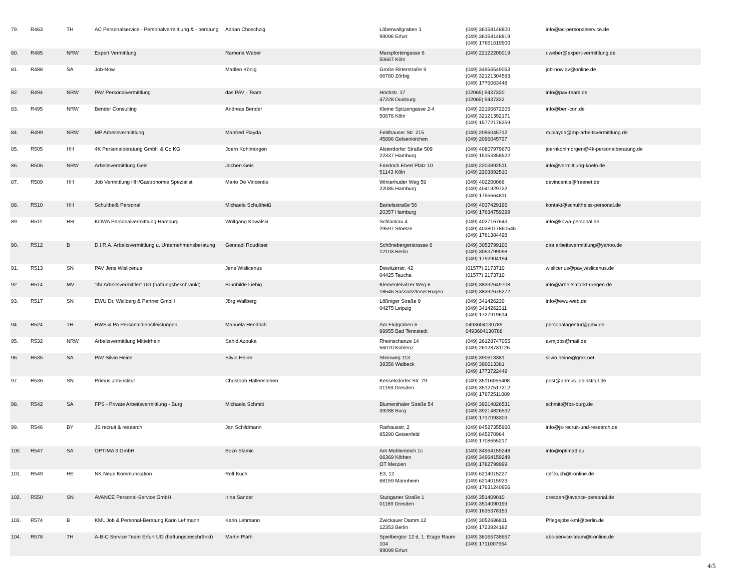| 79. | R463 | TH | AC Personalservice - Personalvermittlung & - beratung | Adrian Choschzig | Löberwallgraben 1 99096 Erfurt | (049) 36154148800 (049) 36154148819 (049) 17651619900 | info@ac-personalservice.de |
| 80. | R485 | NRW | Expert Vermittlung | Ramona Weber | Marspfortengasse 6 50667 Köln | (049) 22122209019 | r.weber@expert-vermittlung.de |
| 81. | R488 | SA | Job-Now | Madlen König | Große Ritterstraße 9 06780 Zörbig | (049) 34956549053 (049) 32121304583 (049) 1776063448 | job-now.av@online.de |
| 82. | R494 | NRW | PAV Personalvermittlung | das PAV - Team | Hochstr. 17 47228 Duisburg | (02065) 9437320 (02065) 9437322 | info@pav-team.de |
| 83. | R495 | NRW | Bender Consulting | Andreas Bender | Kleine Spitzengasse 2-4 50676 Köln | (049) 22196672205 (049) 32121392171 (049) 15772178259 | info@ben-con.de |
| 84. | R499 | NRW | MP Arbeitsvermittlung | Manfred Piayda | Feldhauser Str. 215 45896 Gelsenkirchen | (049) 2096045712 (049) 2096045727 | m.piayda@mp-arbeitsvermittlung.de |
| 85. | R505 | HH | 4K Personalberatung GmbH & Co KG | Joern Kohlmorgen | Alsterdorfer Straße 509 22337 Hamburg | (049) 40807979670 (049) 15153358522 | joernkohlmorgen@4k-personalberatung.de |
| 86. | R506 | NRW | Arbeitsvermittlung Geis | Jochen Geis | Friedrich Ebert Platz 10 51143 Köln | (049) 2203892511 (049) 2203892510 | info@vermittlung-koeln.de |
| 87. | R509 | HH | Job Vermittlung HH/Gastronomie Spezialist | Mario De Vincentis | Winterhuder Weg 59 22085 Hamburg | (049) 402200066 (049) 4041929722 (049) 1755664811 | devincentis@freenet.de |
| 88. | R510 | HH | Schultheiß Personal | Michaela Schultheiß | Bartelsstraße 56 20357 Hamburg | (049) 4037429196 (049) 17634759299 | kontakt@schultheiss-personal.de |
| 89. | R511 | HH | KOWA Personalvermittlung Hamburg | Wolfgang Kowalski | Schlankau 4 29597 Stoetze | (049) 4027167643 (049) 4038017860545 (049) 1781384498 | info@kowa-personal.de |
| 90. | R512 | B | D.I.R.A. Arbeitsvermittlung u. Unternehmensberatung | Gennadi Rouditser | Schönebergerstrasse 6 12103 Berlin | (049) 3053799100 (049) 3053799098 (049) 1792904194 | dira.arbeitsvermittlung@yahoo.de |
| 91. | R513 | SN | PAV Jens Wislicenus | Jens Wislicenus | Dewitzerstr. 42 04425 Taucha | (01577) 2173710 (01577) 2173710 | wislicenus@pavjwislicenus.de |
| 92. | R514 | MV | "Ihr Arbeitsvermittler" UG (haftungsbeschränkt) | Brunhilde Liebig | Klementelvitzer Weg 6 18546 Sassnitz/Insel Rügen | (049) 38392649708 (049) 38392675272 | info@arbeitsmarkt-ruegen.de |
| 93. | R517 | SN | EWU Dr. Wallberg & Partner GmbH | Jörg Wallberg | Lößniger Straße 9 04275 Leipzig | (049) 341426230 (049) 3414262311 (049) 1727919614 | info@ewu-web.de |
| 94. | R524 | TH | HWS & PA Personaldienstleistungen | Manuela Hendrich | Am Flutgraben 6 99955 Bad Tennstedt | 0493604130789 0493604130788 | personalagentur@gmx.de |
| 95. | R532 | NRW | Arbeitsvermittlung Mittelrhein | Sahid Azouka | Rheinschanze 14 56070 Koblenz | (049) 26128747055 (049) 26128731126 | avmjobs@mail.de |
| 96. | R535 | SA | PAV Silvio Heine | Silvio Heine | Steinweg 113 39356 Walbeck | (049) 390613381 (049) 390613381 (049) 1773722449 | silvio.heine@gmx.net |
| 97. | R536 | SN | Primus Jobinstitut | Christoph Hallensleben | Kesselsdorfer Str. 79 01159 Dresden | (049) 35116055408 (049) 35127517312 (049) 17672511089 | post@primus-jobinstitut.de |
| 98. | R542 | SA | FPS - Private Arbeitsvermittlung - Burg | Michaela Schmitt | Blumenthaler Straße 54 39288 Burg | (049) 39214826531 (049) 39214826532 (049) 1717093303 | schmitt@fps-burg.de |
| 99. | R546 | BY | JS recruit & research | Jan Schildmann | Rathausstr. 2 85290 Geisenfeld | (049) 84527355960 (049) 845270984 (049) 1708655217 | info@js-recruit-und-research.de |
| 100. | R547 | SA | OPTIMA 3 GmbH | Bozo Slamic | Am Mühlenteich 1c 06369 Köthen OT Merzien | (049) 34964159248 (049) 34964159249 (049) 1782799999 | info@optima3.eu |
| 101. | R549 | HE | NK Neue Kommunikation | Rolf Kuch | E3, 12 68159 Mannheim | (049) 6214015227 (049) 6214015923 (049) 17631240956 | rolf.kuch@t-online.de |
| 102. | R550 | SN | AVANCE Personal-Service GmbH | Irina Sander | Stuttgarter Straße 1 01189 Dresden | (049) 351409010 (049) 3514090199 (049) 1635378153 | dresden@avance-personal.de |
| 103. | R574 | B | KML Job & Personal-Beratung Karin Lehmann | Karin Lehmann | Zwickauer Damm 12 12353 Berlin | (049) 3052686811 (049) 1723924182 | Pflegejobs-kml@berlin.de |
| 104. | R578 | TH | A-B-C Service Team Erfurt UG (haftungsbeschränkt) | Martin Plath | Spielbergtor 12 d, 1. Etage Raum 104 99099 Erfurt | (049) 36165738657 (049) 1711007554 | abc-service-team@t-online.de |
4/5